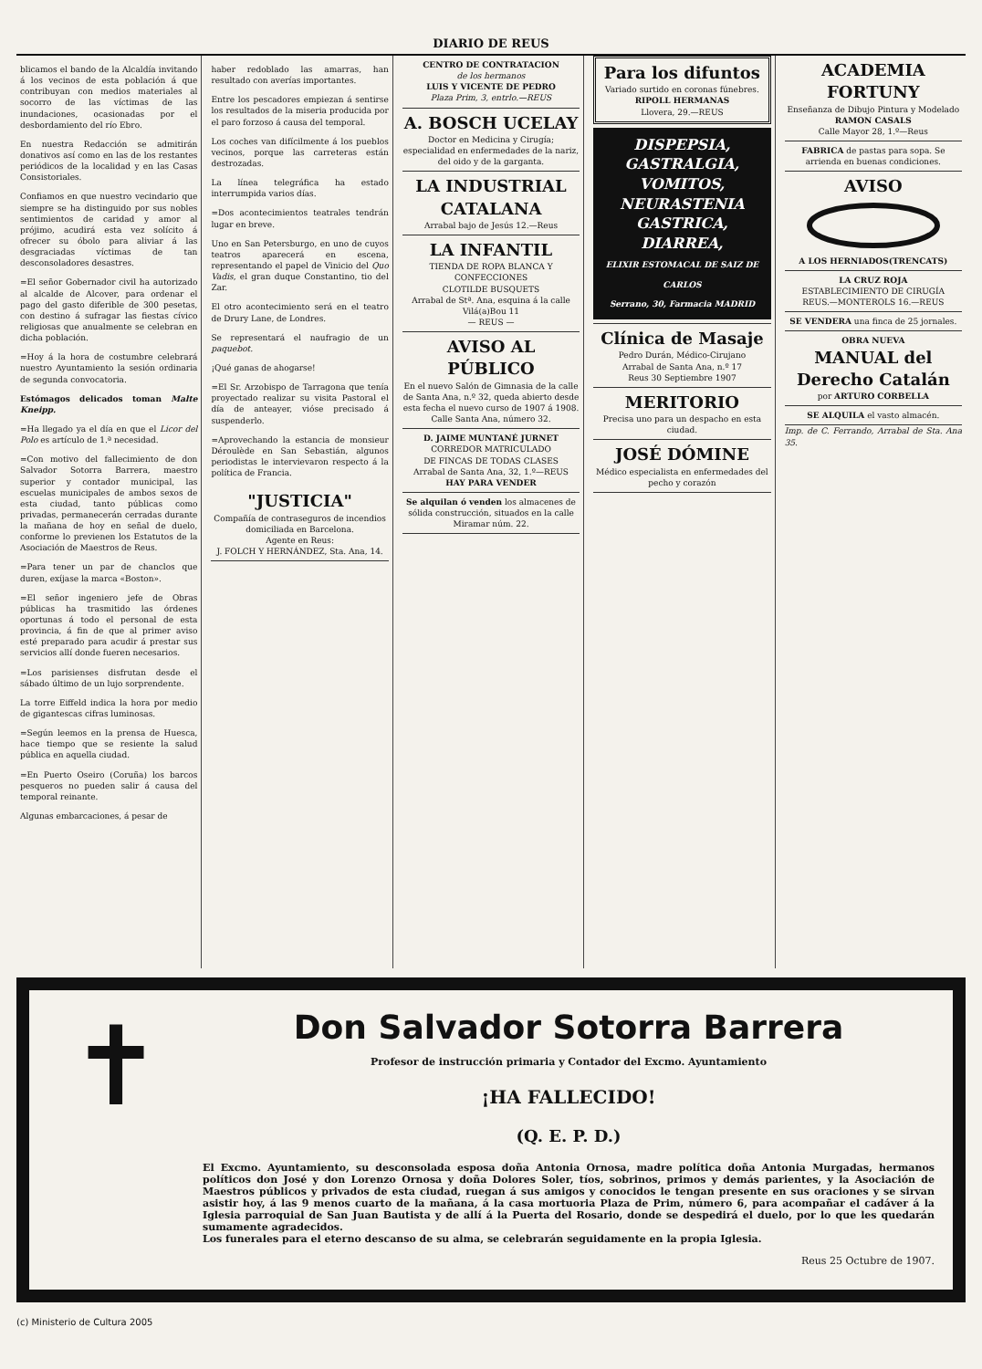DIARIO DE REUS
blicamos el bando de la Alcaldía invitando á los vecinos de esta población á que contribuyan con medios materiales al socorro de las víctimas de las inundaciones, ocasionadas por el desbordamiento del río Ebro.
En nuestra Redacción se admitirán donativos así como en las de los restantes periódicos de la localidad y en las Casas Consistoriales.
Confiamos en que nuestro vecindario que siempre se ha distinguido por sus nobles sentimientos de caridad y amor al prójimo, acudirá esta vez solícito á ofrecer su óbolo para aliviar á las desgraciadas víctimas de tan desconsoladores desastres.
=El señor Gobernador civil ha autorizado al alcalde de Alcover, para ordenar el pago del gasto diferible de 300 pesetas, con destino á sufragar las fiestas cívico religiosas que anualmente se celebran en dicha población.
=Hoy á la hora de costumbre celebrará nuestro Ayuntamiento la sesión ordinaria de segunda convocatoria.
Estómagos delicados toman Malte Kneipp.
=Ha llegado ya el día en que el Licor del Polo es artículo de 1.ª necesidad.
=Con motivo del fallecimiento de don Salvador Sotorra Barrera, maestro superior y contador municipal, las escuelas municipales de ambos sexos de esta ciudad, tanto públicas como privadas, permanecerán cerradas durante la mañana de hoy en señal de duelo, conforme lo previenen los Estatutos de la Asociación de Maestros de Reus.
=Para tener un par de chanclos que duren, exíjase la marca «Boston».
=El señor ingeniero jefe de Obras públicas ha trasmitido las órdenes oportunas á todo el personal de esta provincia, á fin de que al primer aviso esté preparado para acudir á prestar sus servicios allí donde fueren necesarios.
=Los parisienses disfrutan desde el sábado último de un lujo sorprendente.
La torre Eiffeld indica la hora por medio de gigantescas cifras luminosas.
=Según leemos en la prensa de Huesca, hace tiempo que se resiente la salud pública en aquella ciudad.
=En Puerto Oseiro (Coruña) los barcos pesqueros no pueden salir á causa del temporal reinante.
Algunas embarcaciones, á pesar de
haber redoblado las amarras, han resultado con averías importantes.
Entre los pescadores empiezan á sentirse los resultados de la miseria producida por el paro forzoso á causa del temporal.
Los coches van difícilmente á los pueblos vecinos, porque las carreteras están destrozadas.
La línea telegráfica ha estado interrumpida varios días.
=Dos acontecimientos teatrales tendrán lugar en breve.
Uno en San Petersburgo, en uno de cuyos teatros aparecerá en escena, representando el papel de Vinicio del Quo Vadis, el gran duque Constantino, tio del Zar.
El otro acontecimiento será en el teatro de Drury Lane, de Londres.
Se representará el naufragio de un paquebot.
¡Qué ganas de ahogarse!
=El Sr. Arzobispo de Tarragona que tenía proyectado realizar su visita Pastoral el día de anteayer, vióse precisado á suspenderlo.
=Aprovechando la estancia de monsieur Déroulède en San Sebastián, algunos periodistas le intervievaron respecto á la política de Francia.
"JUSTICIA"
Compañía de contraseguros de incendios
domiciliada en Barcelona.
Agente en Reus:
J. FOLCH Y HERNÁNDEZ, Sta. Ana, 14.
CENTRO DE CONTRATACION
de los hermanos
LUIS Y VICENTE DE PEDRO
Plaza Prim, 3, entrlo.—REUS
A. BOSCH UCELAY
Doctor en Medicina y Cirugía; especialidad en enfermedades de la nariz, del oido y de la garganta.
LA INDUSTRIAL CATALANA
Arrabal bajo de Jesús 12.—Reus
LA INFANTIL
TIENDA DE ROPA BLANCA Y CONFECCIONES
CLOTILDE BUSQUETS
Arrabal de Stª. Ana, esquina á la calle Vilá(a)Bou 11
— REUS —
AVISO AL PÚBLICO
En el nuevo Salón de Gimnasia de la calle de Santa Ana, n.º 32, queda abierto desde esta fecha el nuevo curso de 1907 á 1908.
Calle Santa Ana, número 32.
D. JAIME MUNTANÉ JURNET
CORREDOR MATRICULADO
DE FINCAS DE TODAS CLASES
Arrabal de Santa Ana, 32, 1.º—REUS
HAY PARA VENDER
Se alquilan ó venden los almacenes de sólida construcción, situados en la calle Miramar núm. 22.
Para los difuntos
Variado surtido en coronas fúnebres.
RIPOLL HERMANAS
Llovera, 29.—REUS
DISPEPSIA,
GASTRALGIA,
VOMITOS,
NEURASTENIA
GASTRICA,
DIARREA,
ELIXIR ESTOMACAL DE SAIZ DE CARLOS
Serrano, 30, Farmacia MADRID
Clínica de Masaje
Pedro Durán, Médico-Cirujano
Arrabal de Santa Ana, n.º 17
Reus 30 Septiembre 1907
MERITORIO
Precisa uno para un despacho en esta ciudad.
JOSÉ DÓMINE
Médico especialista en enfermedades del pecho y corazón
ACADEMIA FORTUNY
Enseñanza de Dibujo Pintura y Modelado
RAMON CASALS
Calle Mayor 28, 1.º—Reus
FABRICA de pastas para sopa. Se arrienda en buenas condiciones.
AVISO
A LOS HERNIADOS(TRENCATS)
LA CRUZ ROJA
ESTABLECIMIENTO DE CIRUGÍA
REUS.—MONTEROLS 16.—REUS
SE VENDERA una finca de 25 jornales.
OBRA NUEVA
MANUAL del Derecho Catalán
por ARTURO CORBELLA
SE ALQUILA el vasto almacén.
Imp. de C. Ferrando, Arrabal de Sta. Ana 35.
✝
Don Salvador Sotorra Barrera
Profesor de instrucción primaria y Contador del Excmo. Ayuntamiento
¡HA FALLECIDO!
(Q. E. P. D.)
El Excmo. Ayuntamiento, su desconsolada esposa doña Antonia Ornosa, madre política doña Antonia Murgadas, hermanos políticos don José y don Lorenzo Ornosa y doña Dolores Soler, tíos, sobrinos, primos y demás parientes, y la Asociación de Maestros públicos y privados de esta ciudad, ruegan á sus amigos y conocidos le tengan presente en sus oraciones y se sirvan asistir hoy, á las 9 menos cuarto de la mañana, á la casa mortuoria Plaza de Prim, número 6, para acompañar el cadáver á la Iglesia parroquial de San Juan Bautista y de allí á la Puerta del Rosario, donde se despedirá el duelo, por lo que les quedarán sumamente agradecidos.
Los funerales para el eterno descanso de su alma, se celebrarán seguidamente en la propia Iglesia.
Reus 25 Octubre de 1907.
(c) Ministerio de Cultura 2005